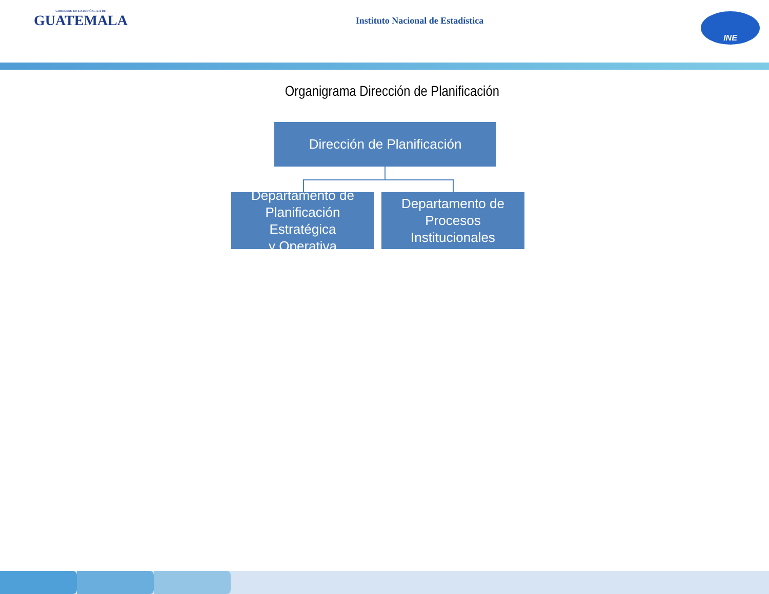GOBIERNO DE LA REPÚBLICA DE
GUATEMALA
Instituto Nacional de Estadística
INE
Organigrama Dirección de Planificación
Dirección de Planificación
Departamento de
Planificación Estratégica
y Operativa
Departamento de
Procesos Institucionales